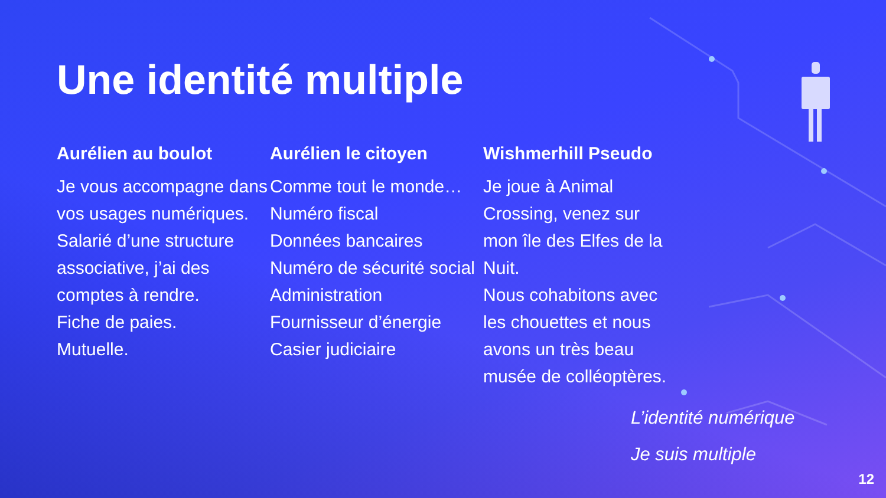Une identité multiple
Aurélien au boulot
Je vous accompagne dans vos usages numériques.
Salarié d’une structure associative, j’ai des comptes à rendre.
Fiche de paies.
Mutuelle.
Aurélien le citoyen
Comme tout le monde…
Numéro fiscal
Données bancaires
Numéro de sécurité social
Administration
Fournisseur d’énergie
Casier judiciaire
Wishmerhill Pseudo
Je joue à Animal Crossing, venez sur mon île des Elfes de la Nuit.
Nous cohabitons avec les chouettes et nous avons un très beau musée de colléoptères.
L’identité numérique
Je suis multiple
12